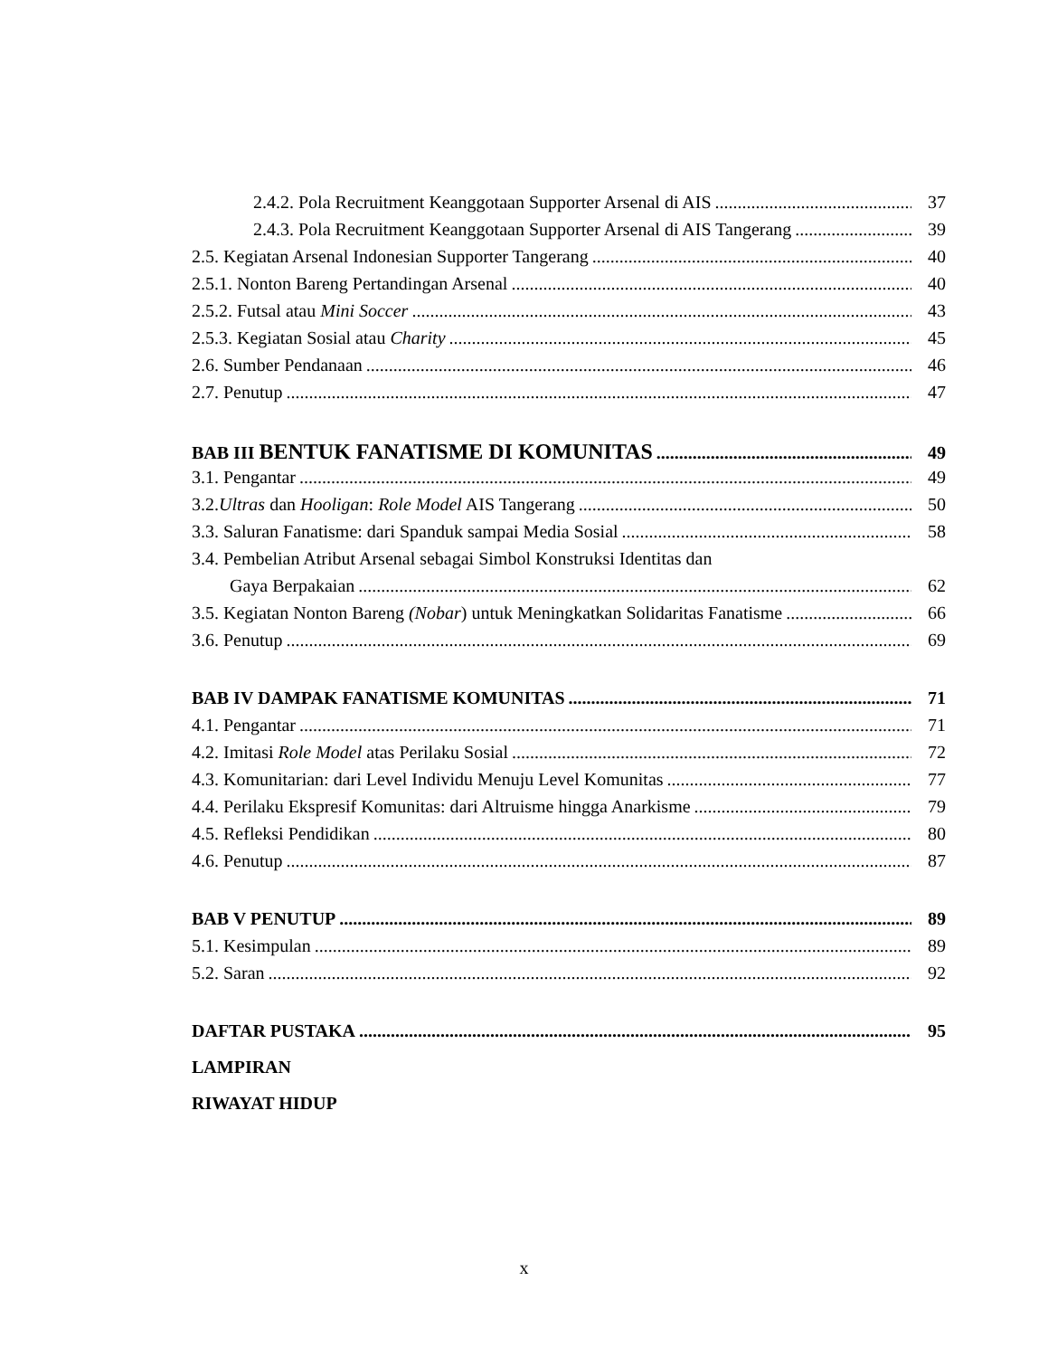2.4.2. Pola Recruitment Keanggotaan Supporter Arsenal di AIS 37
2.4.3. Pola Recruitment Keanggotaan Supporter Arsenal di AIS Tangerang 39
2.5. Kegiatan Arsenal Indonesian Supporter Tangerang 40
2.5.1. Nonton Bareng Pertandingan Arsenal 40
2.5.2. Futsal atau Mini Soccer 43
2.5.3. Kegiatan Sosial atau Charity 45
2.6. Sumber Pendanaan 46
2.7. Penutup 47
BAB III BENTUK FANATISME DI KOMUNITAS 49
3.1. Pengantar 49
3.2.Ultras dan Hooligan: Role Model AIS Tangerang 50
3.3. Saluran Fanatisme: dari Spanduk sampai Media Sosial 58
3.4. Pembelian Atribut Arsenal sebagai Simbol Konstruksi Identitas dan
Gaya Berpakaian 62
3.5. Kegiatan Nonton Bareng (Nobar) untuk Meningkatkan Solidaritas Fanatisme 66
3.6. Penutup 69
BAB IV DAMPAK FANATISME KOMUNITAS 71
4.1. Pengantar 71
4.2. Imitasi Role Model atas Perilaku Sosial 72
4.3. Komunitarian: dari Level Individu Menuju Level Komunitas 77
4.4. Perilaku Ekspresif Komunitas: dari Altruisme hingga Anarkisme 79
4.5. Refleksi Pendidikan 80
4.6. Penutup 87
BAB V PENUTUP 89
5.1. Kesimpulan 89
5.2. Saran 92
DAFTAR PUSTAKA 95
LAMPIRAN
RIWAYAT HIDUP
x